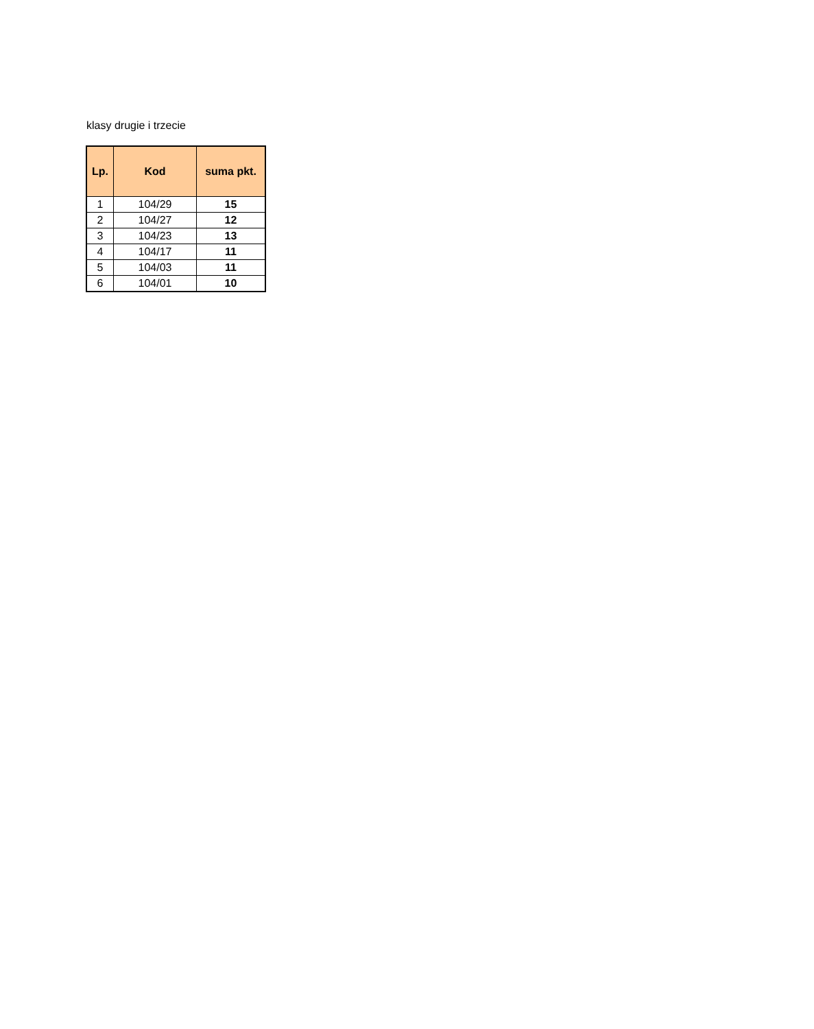klasy drugie i trzecie
| Lp. | Kod | suma pkt. |
| --- | --- | --- |
| 1 | 104/29 | 15 |
| 2 | 104/27 | 12 |
| 3 | 104/23 | 13 |
| 4 | 104/17 | 11 |
| 5 | 104/03 | 11 |
| 6 | 104/01 | 10 |